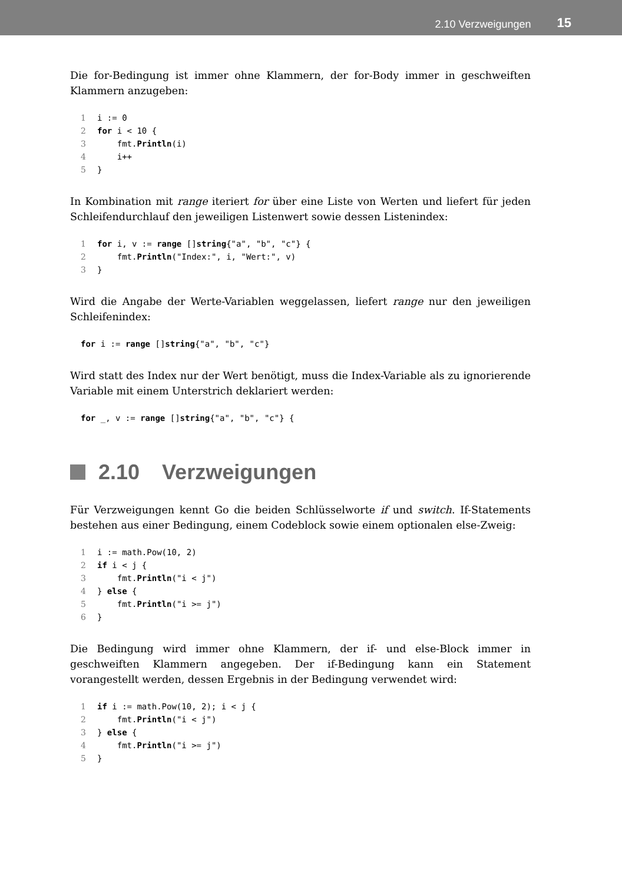2.10 Verzweigungen 15
Die for-Bedingung ist immer ohne Klammern, der for-Body immer in geschweiften Klammern anzugeben:
1i := 0
2 for i < 10 {
3    fmt.Println(i)
4    i++
5}
In Kombination mit range iteriert for über eine Liste von Werten und liefert für jeden Schleifendurchlauf den jeweiligen Listenwert sowie dessen Listenindex:
1 for i, v := range []string{"a", "b", "c"} {
2    fmt.Println("Index:", i, "Wert:", v)
3}
Wird die Angabe der Werte-Variablen weggelassen, liefert range nur den jeweiligen Schleifenindex:
for i := range []string{"a", "b", "c"}
Wird statt des Index nur der Wert benötigt, muss die Index-Variable als zu ignorierende Variable mit einem Unterstrich deklariert werden:
for _, v := range []string{"a", "b", "c"} {
2.10 Verzweigungen
Für Verzweigungen kennt Go die beiden Schlüsselworte if und switch. If-Statements bestehen aus einer Bedingung, einem Codeblock sowie einem optionalen else-Zweig:
1i := math.Pow(10, 2)
2 if i < j {
3    fmt.Println("i < j")
4} else {
5    fmt.Println("i >= j")
6}
Die Bedingung wird immer ohne Klammern, der if- und else-Block immer in geschweiften Klammern angegeben. Der if-Bedingung kann ein Statement vorangestellt werden, dessen Ergebnis in der Bedingung verwendet wird:
1 if i := math.Pow(10, 2); i < j {
2    fmt.Println("i < j")
3} else {
4    fmt.Println("i >= j")
5}